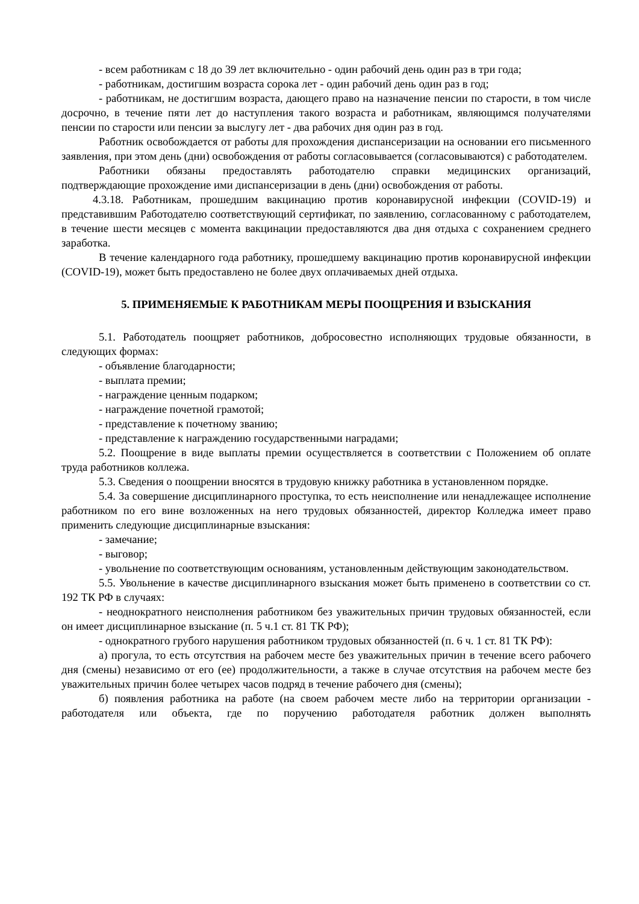- всем работникам с 18 до 39 лет включительно - один рабочий день один раз в три года;
- работникам, достигшим возраста сорока лет - один рабочий день один раз в год;
- работникам, не достигшим возраста, дающего право на назначение пенсии по старости, в том числе досрочно, в течение пяти лет до наступления такого возраста и работникам, являющимся получателями пенсии по старости или пенсии за выслугу лет - два рабочих дня один раз в год.
Работник освобождается от работы для прохождения диспансеризации на основании его письменного заявления, при этом день (дни) освобождения от работы согласовывается (согласовываются) с работодателем.
Работники обязаны предоставлять работодателю справки медицинских организаций, подтверждающие прохождение ими диспансеризации в день (дни) освобождения от работы.
4.3.18. Работникам, прошедшим вакцинацию против коронавирусной инфекции (COVID-19) и представившим Работодателю соответствующий сертификат, по заявлению, согласованному с работодателем, в течение шести месяцев с момента вакцинации предоставляются два дня отдыха с сохранением среднего заработка.
В течение календарного года работнику, прошедшему вакцинацию против коронавирусной инфекции (COVID-19), может быть предоставлено не более двух оплачиваемых дней отдыха.
5. ПРИМЕНЯЕМЫЕ К РАБОТНИКАМ МЕРЫ ПООЩРЕНИЯ И ВЗЫСКАНИЯ
5.1. Работодатель поощряет работников, добросовестно исполняющих трудовые обязанности, в следующих формах:
- объявление благодарности;
- выплата премии;
- награждение ценным подарком;
- награждение почетной грамотой;
- представление к почетному званию;
- представление к награждению государственными наградами;
5.2. Поощрение в виде выплаты премии осуществляется в соответствии с Положением об оплате труда работников коллежа.
5.3. Сведения о поощрении вносятся в трудовую книжку работника в установленном порядке.
5.4. За совершение дисциплинарного проступка, то есть неисполнение или ненадлежащее исполнение работником по его вине возложенных на него трудовых обязанностей, директор Колледжа имеет право применить следующие дисциплинарные взыскания:
- замечание;
- выговор;
- увольнение по соответствующим основаниям, установленным действующим законодательством.
5.5. Увольнение в качестве дисциплинарного взыскания может быть применено в соответствии со ст. 192 ТК РФ в случаях:
- неоднократного неисполнения работником без уважительных причин трудовых обязанностей, если он имеет дисциплинарное взыскание (п. 5 ч.1 ст. 81 ТК РФ);
- однократного грубого нарушения работником трудовых обязанностей (п. 6 ч. 1 ст. 81 ТК РФ):
а) прогула, то есть отсутствия на рабочем месте без уважительных причин в течение всего рабочего дня (смены) независимо от его (ее) продолжительности, а также в случае отсутствия на рабочем месте без уважительных причин более четырех часов подряд в течение рабочего дня (смены);
б) появления работника на работе (на своем рабочем месте либо на территории организации - работодателя или объекта, где по поручению работодателя работник должен выполнять